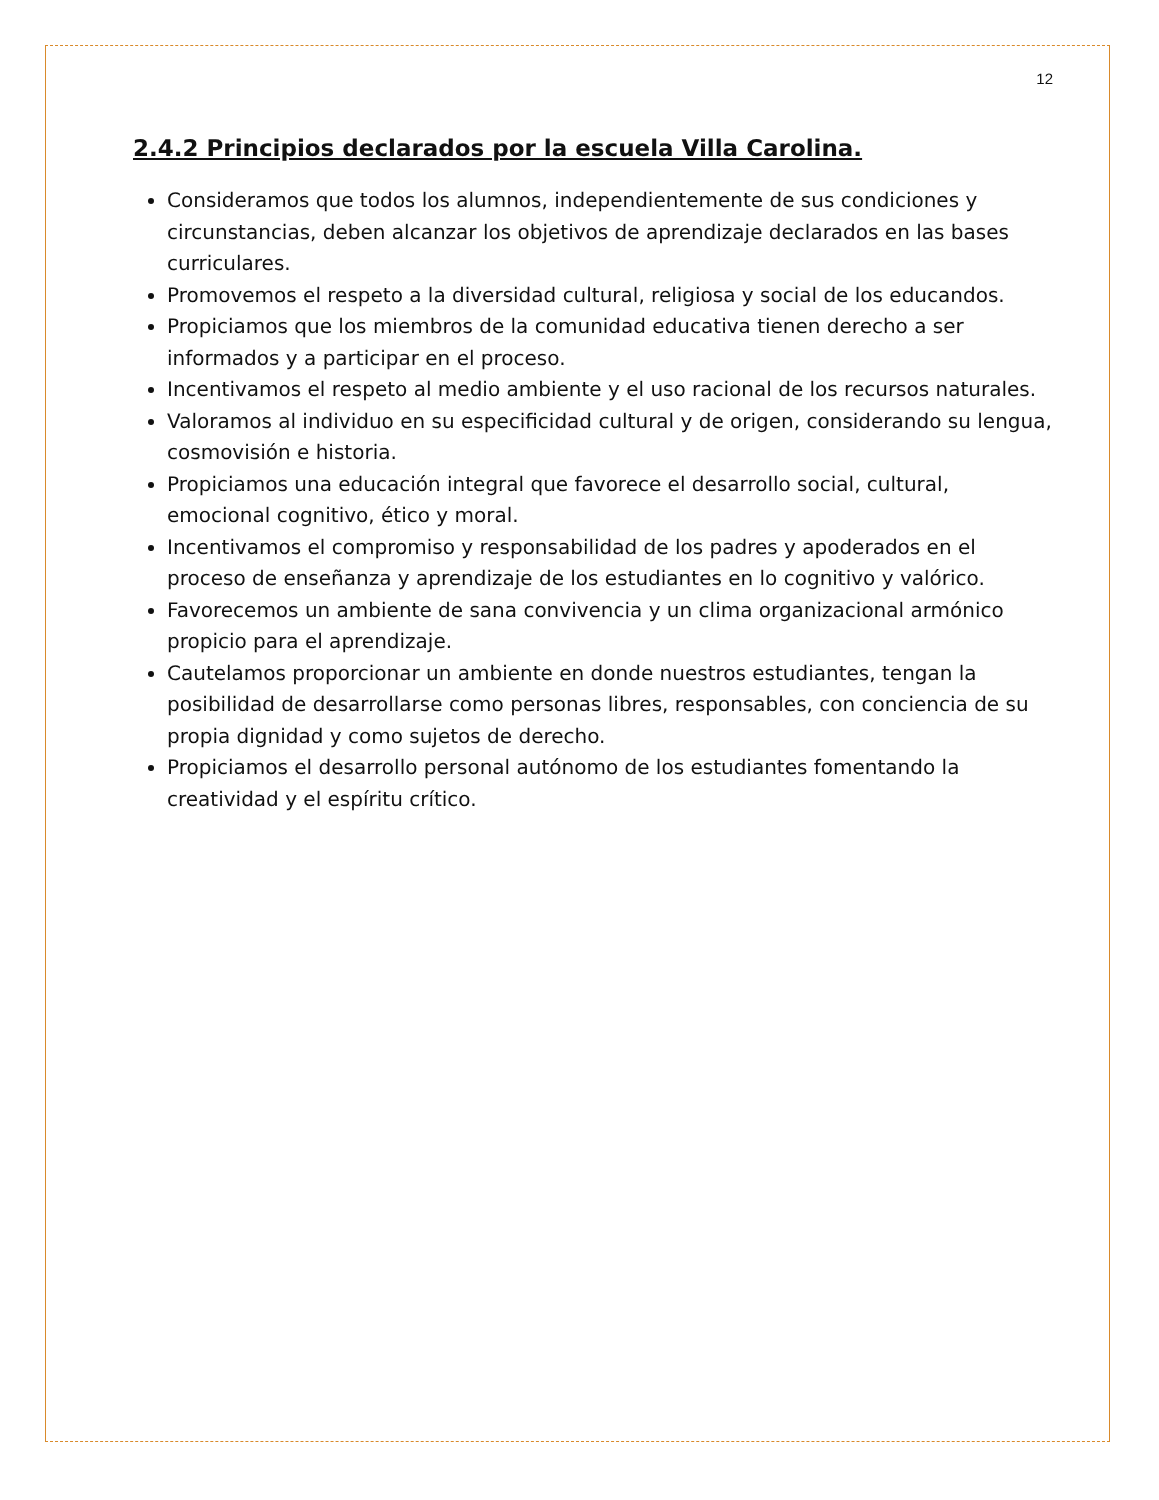12
2.4.2 Principios declarados por la escuela Villa Carolina.
Consideramos que todos los alumnos, independientemente de sus condiciones y circunstancias, deben alcanzar los objetivos de aprendizaje declarados en las bases curriculares.
Promovemos el respeto a la diversidad cultural, religiosa y social de los educandos.
Propiciamos que los miembros de la comunidad educativa tienen derecho a ser informados y a participar en el proceso.
Incentivamos el respeto al medio ambiente y el uso racional de los recursos naturales.
Valoramos al individuo en su especificidad cultural y de origen, considerando su lengua, cosmovisión e historia.
Propiciamos una educación integral que favorece el desarrollo social, cultural, emocional cognitivo, ético y moral.
Incentivamos el compromiso y responsabilidad de los padres y apoderados en el proceso de enseñanza y aprendizaje de los estudiantes en lo cognitivo y valórico.
Favorecemos un ambiente de sana convivencia y un clima organizacional armónico propicio para el aprendizaje.
Cautelamos proporcionar un ambiente en donde nuestros estudiantes, tengan la posibilidad de desarrollarse como personas libres, responsables, con conciencia de su propia dignidad y como sujetos de derecho.
Propiciamos el desarrollo personal autónomo de los estudiantes fomentando la creatividad y el espíritu crítico.